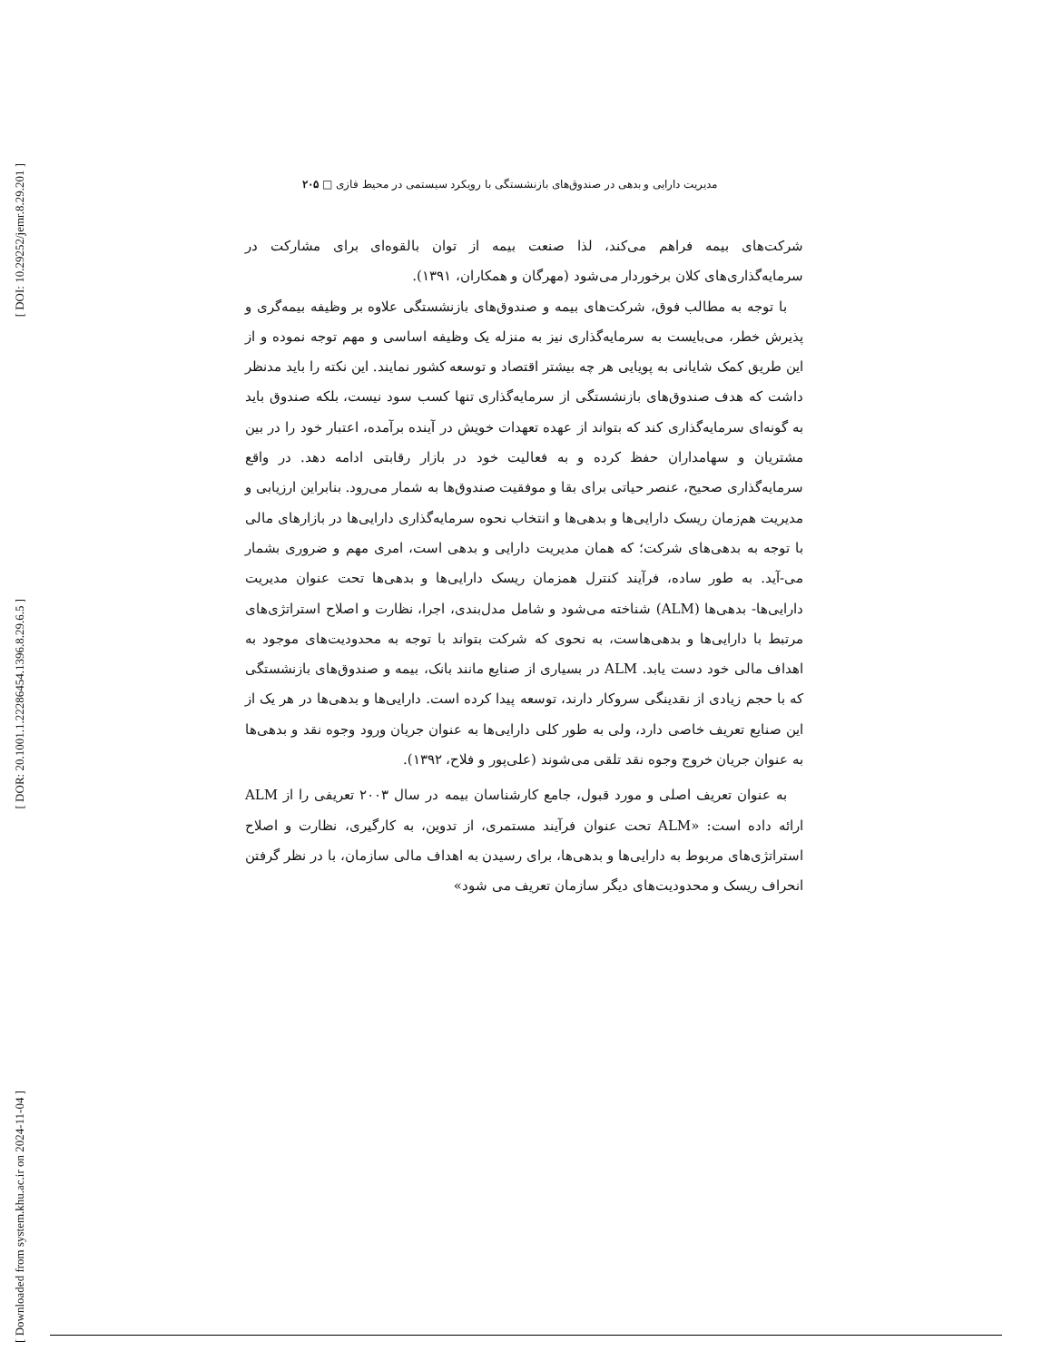[ DOI: 10.29252/jemr.8.29.201 ]
[ DOR: 20.1001.1.22286454.1396.8.29.6.5 ]
[ Downloaded from system.khu.ac.ir on 2024-11-04 ]
مدیریت دارایی و بدهی در صندوق‌های بازنشستگی با رویکرد سیستمی در محیط فازی □ ۲۰۵
شرکت‌های بیمه فراهم می‌کند، لذا صنعت بیمه از توان بالقوه‌ای برای مشارکت در سرمایه‌گذاری‌های کلان برخوردار می‌شود (مهرگان و همکاران، ۱۳۹۱).
با توجه به مطالب فوق، شرکت‌های بیمه و صندوق‌های بازنشستگی علاوه بر وظیفه بیمه‌گری و پذیرش خطر، می‌بایست به سرمایه‌گذاری نیز به منزله یک وظیفه اساسی و مهم توجه نموده و از این طریق کمک شایانی به پویایی هر چه بیشتر اقتصاد و توسعه کشور نمایند. این نکته را باید مدنظر داشت که هدف صندوق‌های بازنشستگی از سرمایه‌گذاری تنها کسب سود نیست، بلکه صندوق باید به گونه‌ای سرمایه‌گذاری کند که بتواند از عهده تعهدات خویش در آینده برآمده، اعتبار خود را در بین مشتریان و سهامداران حفظ کرده و به فعالیت خود در بازار رقابتی ادامه دهد. در واقع سرمایه‌گذاری صحیح، عنصر حیاتی برای بقا و موفقیت صندوق‌ها به شمار می‌رود. بنابراین ارزیابی و مدیریت هم‌زمان ریسک دارایی‌ها و بدهی‌ها و انتخاب نحوه سرمایه‌گذاری دارایی‌ها در بازارهای مالی با توجه به بدهی‌های شرکت؛ که همان مدیریت دارایی و بدهی است، امری مهم و ضروری بشمار می-آید. به طور ساده، فرآیند کنترل همزمان ریسک دارایی‌ها و بدهی‌ها تحت عنوان مدیریت دارایی‌ها- بدهی‌ها (ALM) شناخته می‌شود و شامل مدل‌بندی، اجرا، نظارت و اصلاح استراتژی‌های مرتبط با دارایی‌ها و بدهی‌هاست، به نحوی که شرکت بتواند با توجه به محدودیت‌های موجود به اهداف مالی خود دست یابد. ALM در بسیاری از صنایع مانند بانک، بیمه و صندوق‌های بازنشستگی که با حجم زیادی از نقدینگی سروکار دارند، توسعه پیدا کرده است. دارایی‌ها و بدهی‌ها در هر یک از این صنایع تعریف خاصی دارد، ولی به طور کلی دارایی‌ها به عنوان جریان ورود وجوه نقد و بدهی‌ها به عنوان جریان خروج وجوه نقد تلقی می‌شوند (علی‌پور و فلاح، ۱۳۹۲).
به عنوان تعریف اصلی و مورد قبول، جامع کارشناسان بیمه در سال ۲۰۰۳ تعریفی را از ALM ارائه داده است: «ALM تحت عنوان فرآیند مستمری، از تدوین، به کارگیری، نظارت و اصلاح استراتژی‌های مربوط به دارایی‌ها و بدهی‌ها، برای رسیدن به اهداف مالی سازمان، با در نظر گرفتن انحراف ریسک و محدودیت‌های دیگر سازمان تعریف می شود»